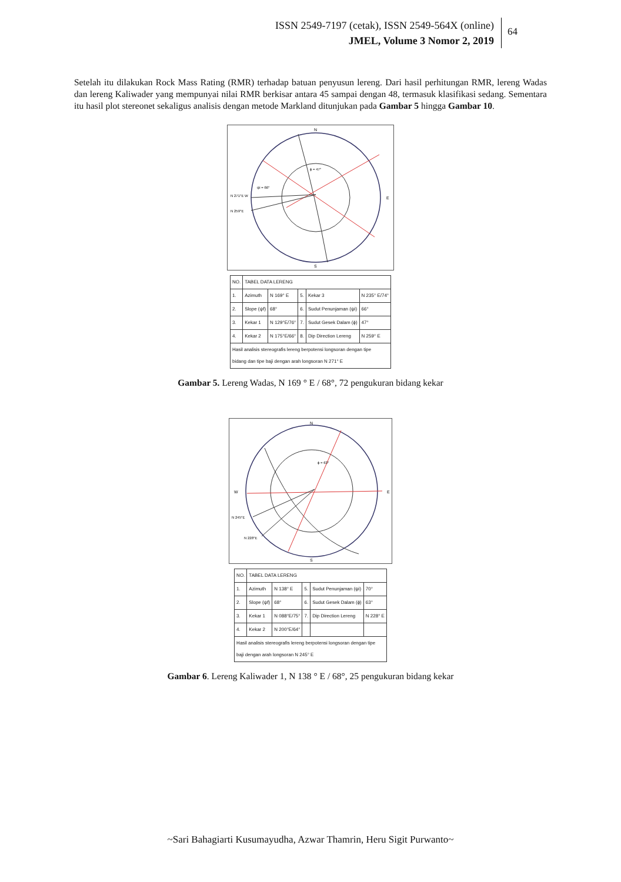ISSN 2549-7197 (cetak), ISSN 2549-564X (online)
JMEL, Volume 3 Nomor 2, 2019
64
Setelah itu dilakukan Rock Mass Rating (RMR) terhadap batuan penyusun lereng. Dari hasil perhitungan RMR, lereng Wadas dan lereng Kaliwader yang mempunyai nilai RMR berkisar antara 45 sampai dengan 48, termasuk klasifikasi sedang. Sementara itu hasil plot stereonet sekaligus analisis dengan metode Markland ditunjukan pada Gambar 5 hingga Gambar 10.
N
S
N 271°E W
N 259°E
E
ϕ = 47°
ψi = 66°
| NO. | TABEL DATA LERENG | | | | |
| --- | --- | --- | --- | --- | --- |
| 1. | Azimuth | N 169° E | 5. | Kekar 3 | N 235° E/74° |
| 2. | Slope (ψf) | 68° | 6. | Sudut Penunjaman (ψi) | 66° |
| 3. | Kekar 1 | N 129°E/76° | 7. | Sudut Gesek Dalam (ϕ) | 47° |
| 4. | Kekar 2 | N 175°E/66° | 8. | Dip Direction Lereng | N 259° E |
| Hasil analisis stereografis lereng berpotensi longsoran dengan tipe bidang dan tipe baji dengan arah longsoran N 271° E | | | | | |
Gambar 5. Lereng Wadas, N 169 ° E / 68°, 72 pengukuran bidang kekar
N
S
W
E
N 245°E
N 228°E
ϕ = 63°
| NO. | TABEL DATA LERENG | | | | |
| --- | --- | --- | --- | --- | --- |
| 1. | Azimuth | N 138° E | 5. | Sudut Penunjaman (ψi) | 70° |
| 2. | Slope (ψf) | 68° | 6. | Sudut Gesek Dalam (ϕ) | 63° |
| 3. | Kekar 1 | N 088°E/75° | 7. | Dip Direction Lereng | N 228° E |
| 4. | Kekar 2 | N 200°E/64° | | | |
| Hasil analisis stereografis lereng berpotensi longsoran dengan tipe baji dengan arah longsoran N 245° E | | | | | |
Gambar 6. Lereng Kaliwader 1, N 138 ° E / 68°, 25 pengukuran bidang kekar
~Sari Bahagiarti Kusumayudha, Azwar Thamrin, Heru Sigit Purwanto~